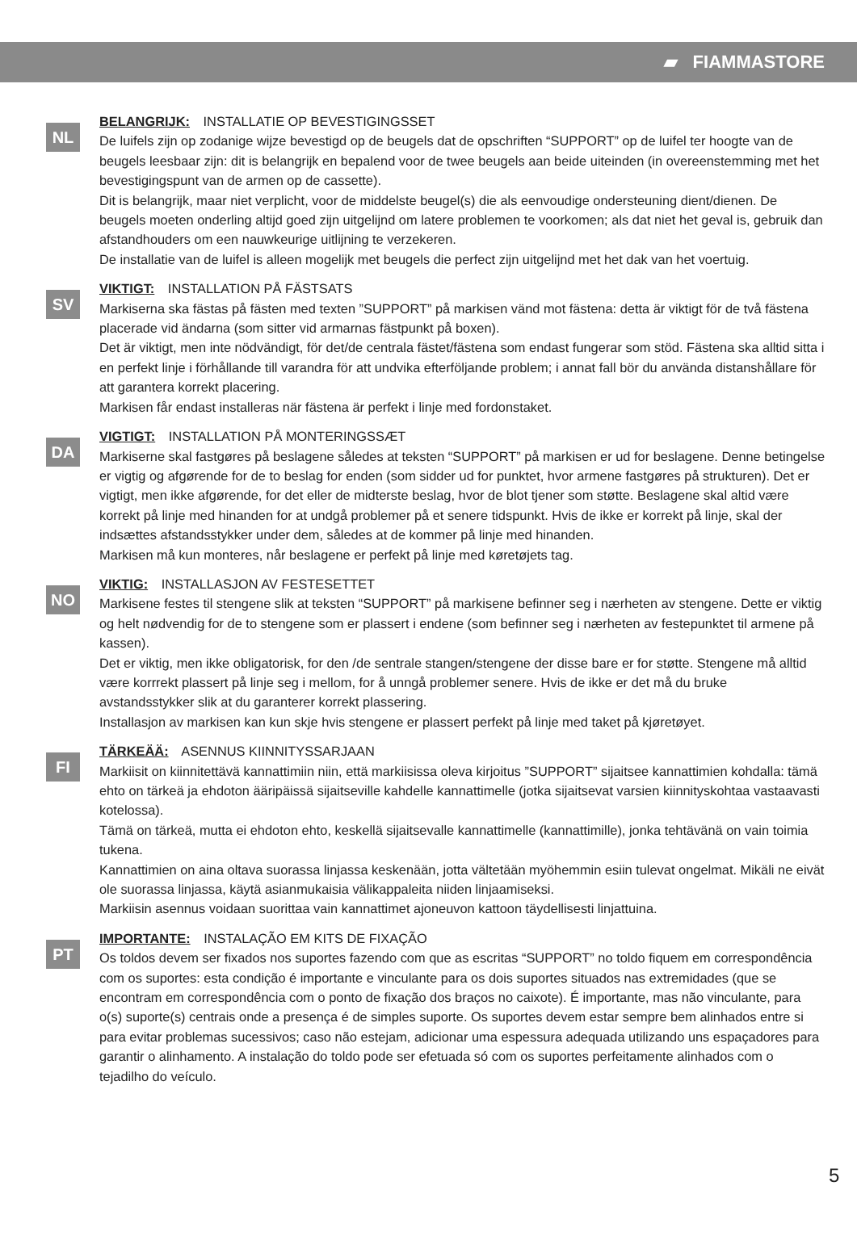▰ FIAMMASTORE
NL
BELANGRIJK: INSTALLATIE OP BEVESTIGINGSSET
De luifels zijn op zodanige wijze bevestigd op de beugels dat de opschriften “SUPPORT” op de luifel ter hoogte van de beugels leesbaar zijn: dit is belangrijk en bepalend voor de twee beugels aan beide uiteinden (in overeenstemming met het bevestigingspunt van de armen op de cassette).
Dit is belangrijk, maar niet verplicht, voor de middelste beugel(s) die als eenvoudige ondersteuning dient/dienen. De beugels moeten onderling altijd goed zijn uitgelijnd om latere problemen te voorkomen; als dat niet het geval is, gebruik dan afstandhouders om een nauwkeurige uitlijning te verzekeren.
De installatie van de luifel is alleen mogelijk met beugels die perfect zijn uitgelijnd met het dak van het voertuig.
SV
VIKTIGT: INSTALLATION PÅ FÄSTSATS
Markiserna ska fästas på fästen med texten ”SUPPORT” på markisen vänd mot fästena: detta är viktigt för de två fästena placerade vid ändarna (som sitter vid armarnas fästpunkt på boxen).
Det är viktigt, men inte nödvändigt, för det/de centrala fästet/fästena som endast fungerar som stöd. Fästena ska alltid sitta i en perfekt linje i förhållande till varandra för att undvika efterföljande problem; i annat fall bör du använda distanshållare för att garantera korrekt placering.
Markisen får endast installeras när fästena är perfekt i linje med fordonstaket.
DA
VIGTIGT: INSTALLATION PÅ MONTERINGSSÆT
Markiserne skal fastgøres på beslagene således at teksten “SUPPORT” på markisen er ud for beslagene. Denne betingelse er vigtig og afgørende for de to beslag for enden (som sidder ud for punktet, hvor armene fastgøres på strukturen). Det er vigtigt, men ikke afgørende, for det eller de midterste beslag, hvor de blot tjener som støtte. Beslagene skal altid være korrekt på linje med hinanden for at undgå problemer på et senere tidspunkt. Hvis de ikke er korrekt på linje, skal der indsættes afstandsstykker under dem, således at de kommer på linje med hinanden.
Markisen må kun monteres, når beslagene er perfekt på linje med køretøjets tag.
NO
VIKTIG: INSTALLASJON AV FESTESETTET
Markisene festes til stengene slik at teksten “SUPPORT” på markisene befinner seg i nærheten av stengene. Dette er viktig og helt nødvendig for de to stengene som er plassert i endene (som befinner seg i nærheten av festepunktet til armene på kassen).
Det er viktig, men ikke obligatorisk, for den /de sentrale stangen/stengene der disse bare er for støtte. Stengene må alltid være korrrekt plassert på linje seg i mellom, for å unngå problemer senere. Hvis de ikke er det må du bruke avstandsstykker slik at du garanterer korrekt plassering.
Installasjon av markisen kan kun skje hvis stengene er plassert perfekt på linje med taket på kjøretøyet.
FI
TÄRKEÄÄ: ASENNUS KIINNITYSSARJAAN
Markiisit on kiinnitettävä kannattimiin niin, että markiisissa oleva kirjoitus ”SUPPORT” sijaitsee kannattimien kohdalla: tämä ehto on tärkeä ja ehdoton ääripäissä sijaitseville kahdelle kannattimelle (jotka sijaitsevat varsien kiinnityskohtaa vastaavasti kotelossa).
Tämä on tärkeä, mutta ei ehdoton ehto, keskellä sijaitsevalle kannattimelle (kannattimille), jonka tehtävänä on vain toimia tukena.
Kannattimien on aina oltava suorassa linjassa keskenään, jotta vältetään myöhemmin esiin tulevat ongelmat. Mikäli ne eivät ole suorassa linjassa, käytä asianmukaisia välikappaleita niiden linjaamiseksi.
Markiisin asennus voidaan suorittaa vain kannattimet ajoneuvon kattoon täydellisesti linjattuina.
PT
IMPORTANTE: INSTALAÇÃO EM KITS DE FIXAÇÃO
Os toldos devem ser fixados nos suportes fazendo com que as escritas “SUPPORT” no toldo fiquem em correspondência com os suportes: esta condição é importante e vinculante para os dois suportes situados nas extremidades (que se encontram em correspondência com o ponto de fixação dos braços no caixote). É importante, mas não vinculante, para o(s) suporte(s) centrais onde a presença é de simples suporte. Os suportes devem estar sempre bem alinhados entre si para evitar problemas sucessivos; caso não estejam, adicionar uma espessura adequada utilizando uns espaçadores para garantir o alinhamento. A instalação do toldo pode ser efetuada só com os suportes perfeitamente alinhados com o tejadilho do veículo.
5